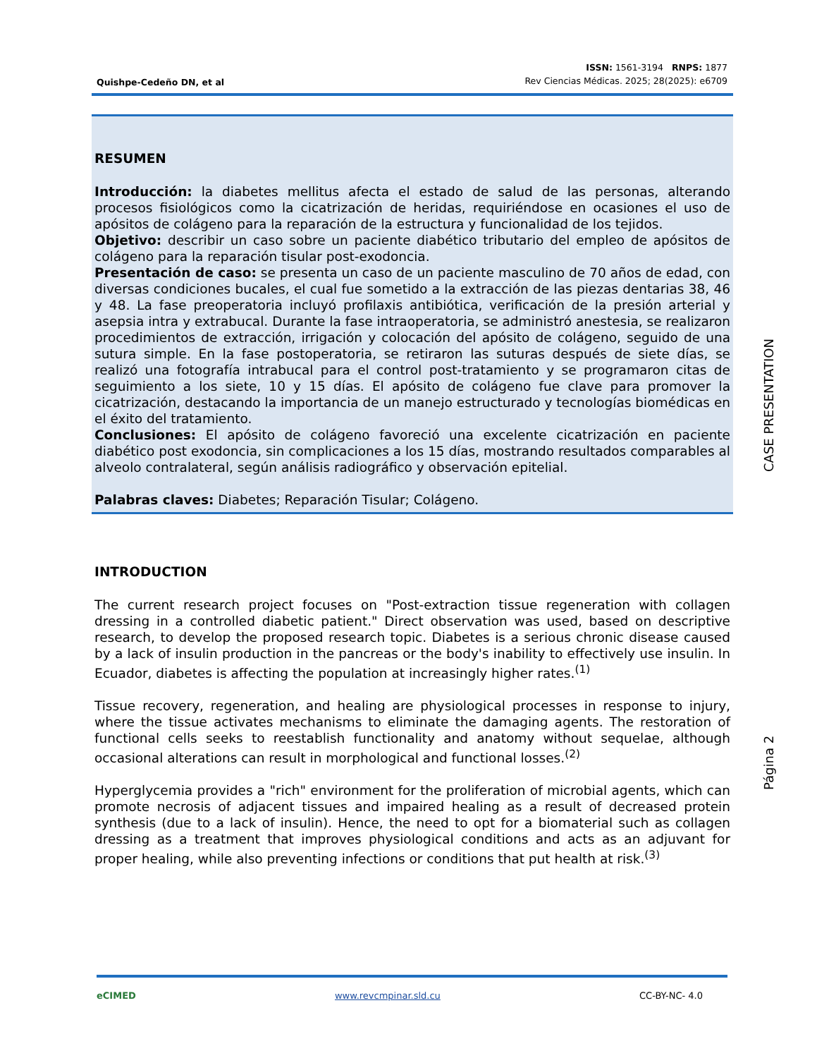Quishpe-Cedeño DN, et al
ISSN: 1561-3194 RNPS: 1877
Rev Ciencias Médicas. 2025; 28(2025): e6709
RESUMEN
Introducción: la diabetes mellitus afecta el estado de salud de las personas, alterando procesos fisiológicos como la cicatrización de heridas, requiriéndose en ocasiones el uso de apósitos de colágeno para la reparación de la estructura y funcionalidad de los tejidos.
Objetivo: describir un caso sobre un paciente diabético tributario del empleo de apósitos de colágeno para la reparación tisular post-exodoncia.
Presentación de caso: se presenta un caso de un paciente masculino de 70 años de edad, con diversas condiciones bucales, el cual fue sometido a la extracción de las piezas dentarias 38, 46 y 48. La fase preoperatoria incluyó profilaxis antibiótica, verificación de la presión arterial y asepsia intra y extrabucal. Durante la fase intraoperatoria, se administró anestesia, se realizaron procedimientos de extracción, irrigación y colocación del apósito de colágeno, seguido de una sutura simple. En la fase postoperatoria, se retiraron las suturas después de siete días, se realizó una fotografía intrabucal para el control post-tratamiento y se programaron citas de seguimiento a los siete, 10 y 15 días. El apósito de colágeno fue clave para promover la cicatrización, destacando la importancia de un manejo estructurado y tecnologías biomédicas en el éxito del tratamiento.
Conclusiones: El apósito de colágeno favoreció una excelente cicatrización en paciente diabético post exodoncia, sin complicaciones a los 15 días, mostrando resultados comparables al alveolo contralateral, según análisis radiográfico y observación epitelial.
Palabras claves: Diabetes; Reparación Tisular; Colágeno.
INTRODUCTION
The current research project focuses on "Post-extraction tissue regeneration with collagen dressing in a controlled diabetic patient." Direct observation was used, based on descriptive research, to develop the proposed research topic. Diabetes is a serious chronic disease caused by a lack of insulin production in the pancreas or the body's inability to effectively use insulin. In Ecuador, diabetes is affecting the population at increasingly higher rates.<sup>(1)</sup>
Tissue recovery, regeneration, and healing are physiological processes in response to injury, where the tissue activates mechanisms to eliminate the damaging agents. The restoration of functional cells seeks to reestablish functionality and anatomy without sequelae, although occasional alterations can result in morphological and functional losses.<sup>(2)</sup>
Hyperglycemia provides a "rich" environment for the proliferation of microbial agents, which can promote necrosis of adjacent tissues and impaired healing as a result of decreased protein synthesis (due to a lack of insulin). Hence, the need to opt for a biomaterial such as collagen dressing as a treatment that improves physiological conditions and acts as an adjuvant for proper healing, while also preventing infections or conditions that put health at risk.<sup>(3)</sup>
Página 2 CASE PRESENTATION
eCIMED www.revcmpinar.sld.cu CC-BY-NC- 4.0